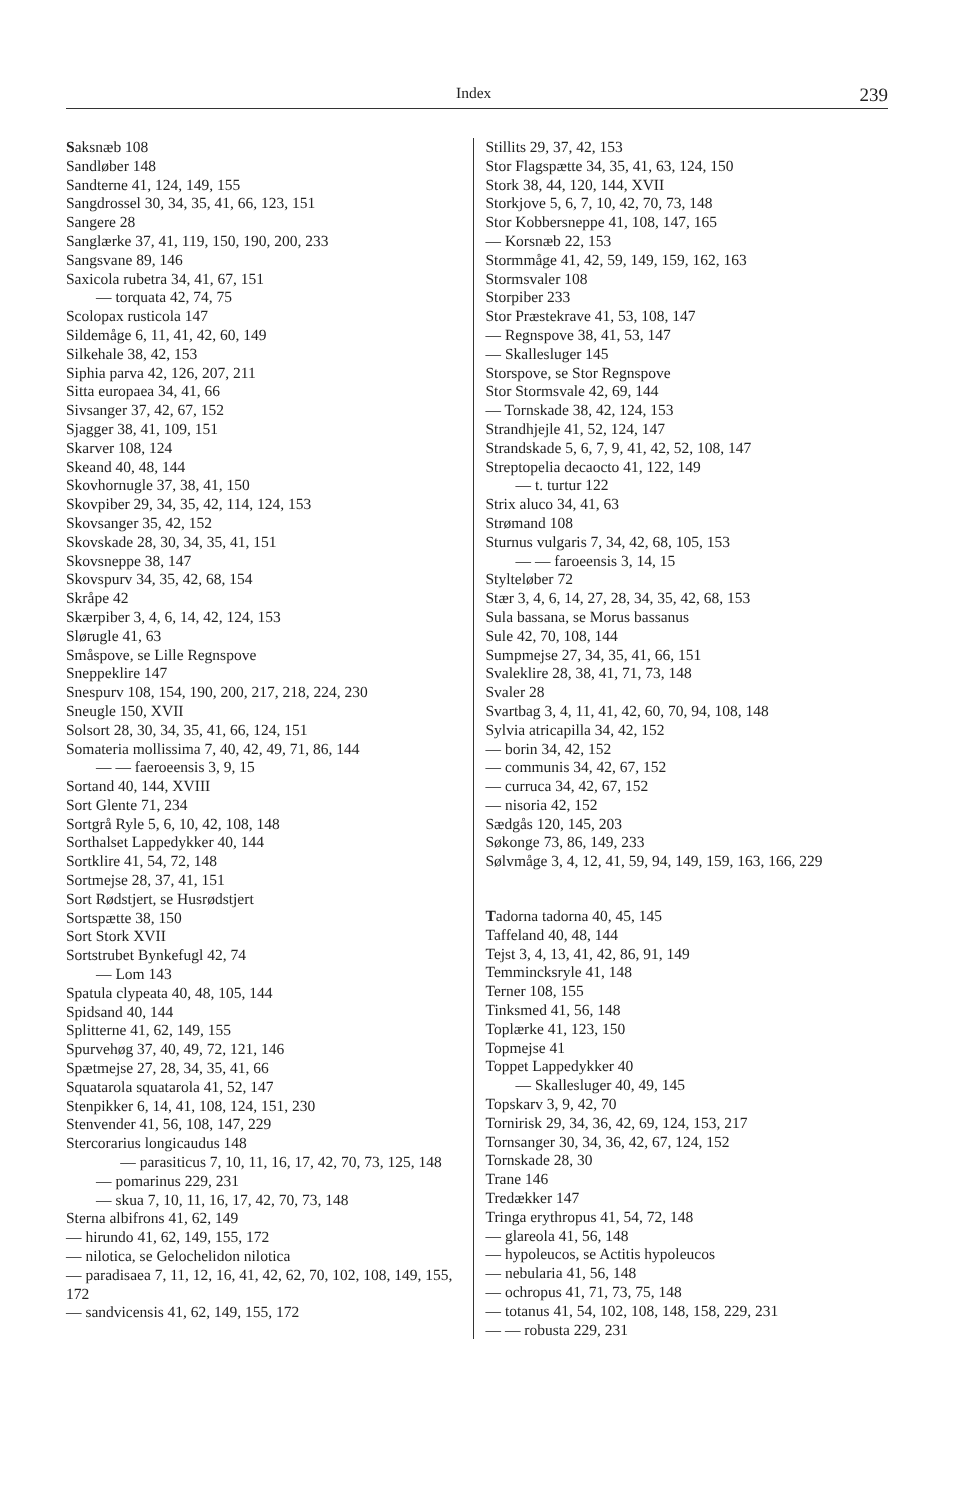Index 239
Saksnæb 108
Sandløber 148
Sandterne 41, 124, 149, 155
Sangdrossel 30, 34, 35, 41, 66, 123, 151
Sangere 28
Sanglærke 37, 41, 119, 150, 190, 200, 233
Sangsvane 89, 146
Saxicola rubetra 34, 41, 67, 151
— torquata 42, 74, 75
Scolopax rusticola 147
Sildemåge 6, 11, 41, 42, 60, 149
Silkehale 38, 42, 153
Siphia parva 42, 126, 207, 211
Sitta europaea 34, 41, 66
Sivsanger 37, 42, 67, 152
Sjagger 38, 41, 109, 151
Skarver 108, 124
Skeand 40, 48, 144
Skovhornugle 37, 38, 41, 150
Skovpiber 29, 34, 35, 42, 114, 124, 153
Skovsanger 35, 42, 152
Skovskade 28, 30, 34, 35, 41, 151
Skovsneppe 38, 147
Skovspurv 34, 35, 42, 68, 154
Skråpe 42
Skærpiber 3, 4, 6, 14, 42, 124, 153
Slørugle 41, 63
Småspove, se Lille Regnspove
Sneppeklire 147
Snespurv 108, 154, 190, 200, 217, 218, 224, 230
Sneugle 150, XVII
Solsort 28, 30, 34, 35, 41, 66, 124, 151
Somateria mollissima 7, 40, 42, 49, 71, 86, 144
— — faeroeensis 3, 9, 15
Sortand 40, 144, XVIII
Sort Glente 71, 234
Sortgrå Ryle 5, 6, 10, 42, 108, 148
Sorthalset Lappedykker 40, 144
Sortklire 41, 54, 72, 148
Sortmejse 28, 37, 41, 151
Sort Rødstjert, se Husrødstjert
Sortspætte 38, 150
Sort Stork XVII
Sortstrubet Bynkefugl 42, 74
— Lom 143
Spatula clypeata 40, 48, 105, 144
Spidsand 40, 144
Splitterne 41, 62, 149, 155
Spurvehøg 37, 40, 49, 72, 121, 146
Spætmejse 27, 28, 34, 35, 41, 66
Squatarola squatarola 41, 52, 147
Stenpikker 6, 14, 41, 108, 124, 151, 230
Stenvender 41, 56, 108, 147, 229
Stercorarius longicaudus 148
— parasiticus 7, 10, 11, 16, 17, 42, 70, 73, 125, 148
— pomarinus 229, 231
— skua 7, 10, 11, 16, 17, 42, 70, 73, 148
Sterna albifrons 41, 62, 149
— hirundo 41, 62, 149, 155, 172
— nilotica, se Gelochelidon nilotica
— paradisaea 7, 11, 12, 16, 41, 42, 62, 70, 102, 108, 149, 155, 172
— sandvicensis 41, 62, 149, 155, 172
Stillits 29, 37, 42, 153
Stor Flagspætte 34, 35, 41, 63, 124, 150
Stork 38, 44, 120, 144, XVII
Storkjove 5, 6, 7, 10, 42, 70, 73, 148
Stor Kobbersneppe 41, 108, 147, 165
— Korsnæb 22, 153
Stormmåge 41, 42, 59, 149, 159, 162, 163
Stormsvaler 108
Storpiber 233
Stor Præstekrave 41, 53, 108, 147
— Regnspove 38, 41, 53, 147
— Skallesluger 145
Storspove, se Stor Regnspove
Stor Stormsvale 42, 69, 144
— Tornskade 38, 42, 124, 153
Strandhjejle 41, 52, 124, 147
Strandskade 5, 6, 7, 9, 41, 42, 52, 108, 147
Streptopelia decaocto 41, 122, 149
— t. turtur 122
Strix aluco 34, 41, 63
Strømand 108
Sturnus vulgaris 7, 34, 42, 68, 105, 153
— — faroeensis 3, 14, 15
Stylteløber 72
Stær 3, 4, 6, 14, 27, 28, 34, 35, 42, 68, 153
Sula bassana, se Morus bassanus
Sule 42, 70, 108, 144
Sumpmejse 27, 34, 35, 41, 66, 151
Svaleklire 28, 38, 41, 71, 73, 148
Svaler 28
Svartbag 3, 4, 11, 41, 42, 60, 70, 94, 108, 148
Sylvia atricapilla 34, 42, 152
— borin 34, 42, 152
— communis 34, 42, 67, 152
— curruca 34, 42, 67, 152
— nisoria 42, 152
Sædgås 120, 145, 203
Søkonge 73, 86, 149, 233
Sølvmåge 3, 4, 12, 41, 59, 94, 149, 159, 163, 166, 229
Tadorna tadorna 40, 45, 145
Taffeland 40, 48, 144
Tejst 3, 4, 13, 41, 42, 86, 91, 149
Temmincksryle 41, 148
Terner 108, 155
Tinksmed 41, 56, 148
Toplærke 41, 123, 150
Topmejse 41
Toppet Lappedykker 40
— Skallesluger 40, 49, 145
Topskarv 3, 9, 42, 70
Tornirisk 29, 34, 36, 42, 69, 124, 153, 217
Tornsanger 30, 34, 36, 42, 67, 124, 152
Tornskade 28, 30
Trane 146
Tredækker 147
Tringa erythropus 41, 54, 72, 148
— glareola 41, 56, 148
— hypoleucos, se Actitis hypoleucos
— nebularia 41, 56, 148
— ochropus 41, 71, 73, 75, 148
— totanus 41, 54, 102, 108, 148, 158, 229, 231
— — robusta 229, 231